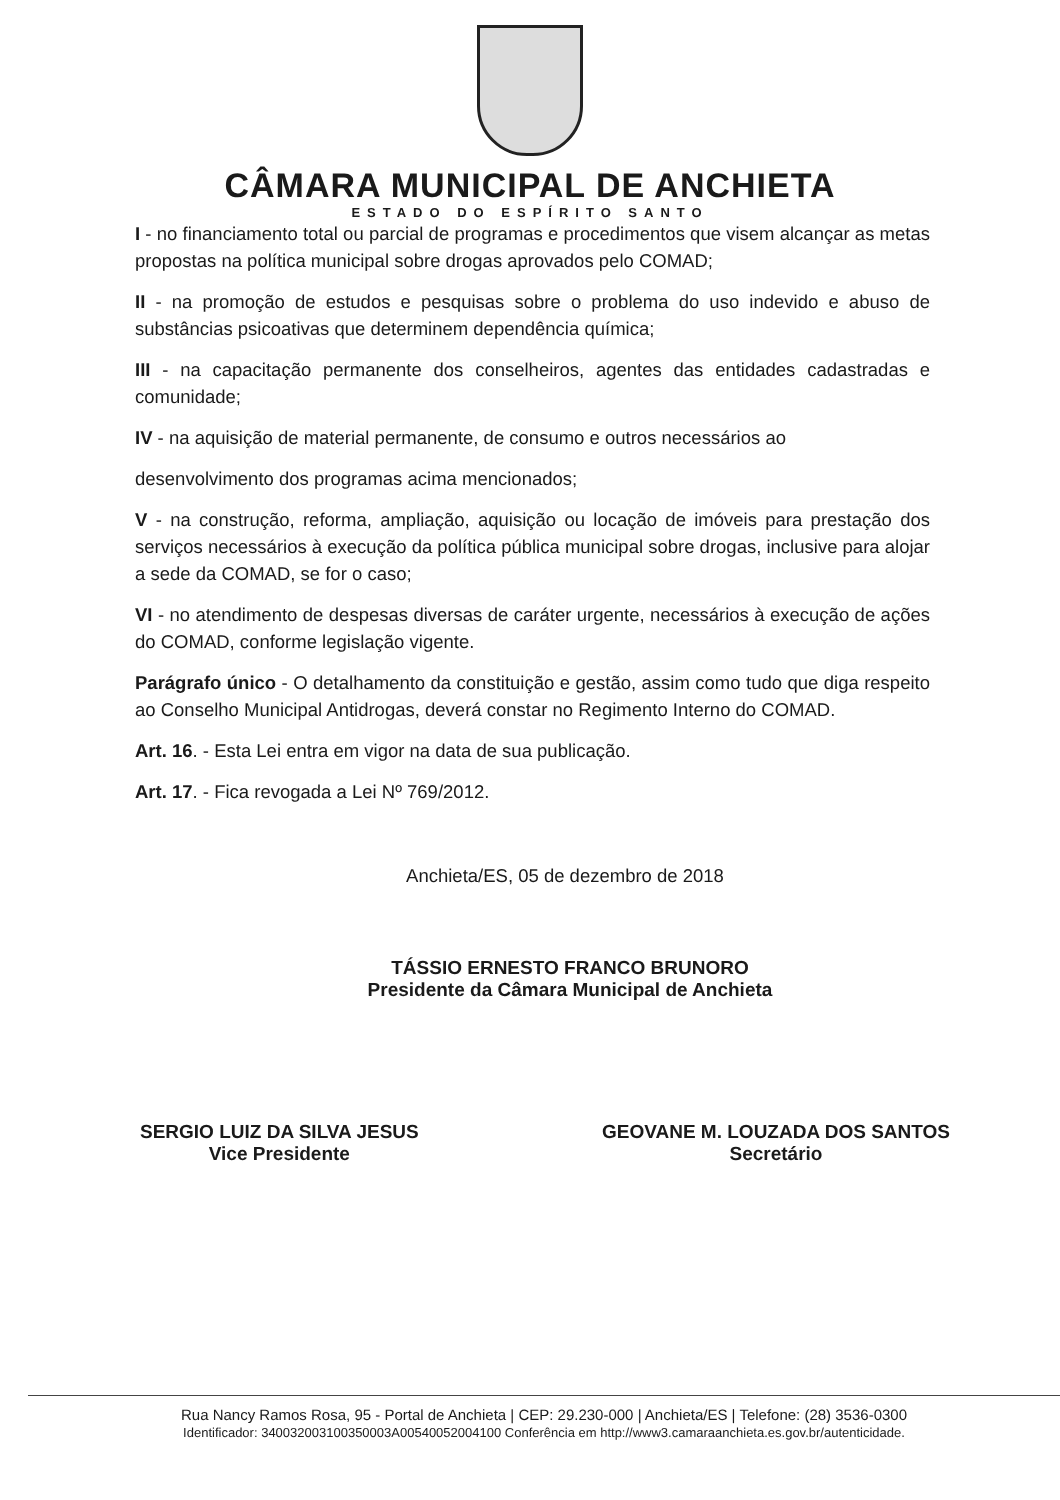CÂMARA MUNICIPAL DE ANCHIETA
ESTADO DO ESPÍRITO SANTO
I - no financiamento total ou parcial de programas e procedimentos que visem alcançar as metas propostas na política municipal sobre drogas aprovados pelo COMAD;
II - na promoção de estudos e pesquisas sobre o problema do uso indevido e abuso de substâncias psicoativas que determinem dependência química;
III - na capacitação permanente dos conselheiros, agentes das entidades cadastradas e comunidade;
IV - na aquisição de material permanente, de consumo e outros necessários ao
desenvolvimento dos programas acima mencionados;
V - na construção, reforma, ampliação, aquisição ou locação de imóveis para prestação dos serviços necessários à execução da política pública municipal sobre drogas, inclusive para alojar a sede da COMAD, se for o caso;
VI - no atendimento de despesas diversas de caráter urgente, necessários à execução de ações do COMAD, conforme legislação vigente.
Parágrafo único - O detalhamento da constituição e gestão, assim como tudo que diga respeito ao Conselho Municipal Antidrogas, deverá constar no Regimento Interno do COMAD.
Art. 16. - Esta Lei entra em vigor na data de sua publicação.
Art. 17. - Fica revogada a Lei Nº 769/2012.
Anchieta/ES, 05 de dezembro de 2018
TÁSSIO ERNESTO FRANCO BRUNORO
Presidente da Câmara Municipal de Anchieta
SERGIO LUIZ DA SILVA JESUS
Vice Presidente
GEOVANE M. LOUZADA DOS SANTOS
Secretário
Rua Nancy Ramos Rosa, 95 - Portal de Anchieta | CEP: 29.230-000 | Anchieta/ES | Telefone: (28) 3536-0300
Identificador: 340032003100350003A00540052004100 Conferência em http://www3.camaraanchieta.es.gov.br/autenticidade.